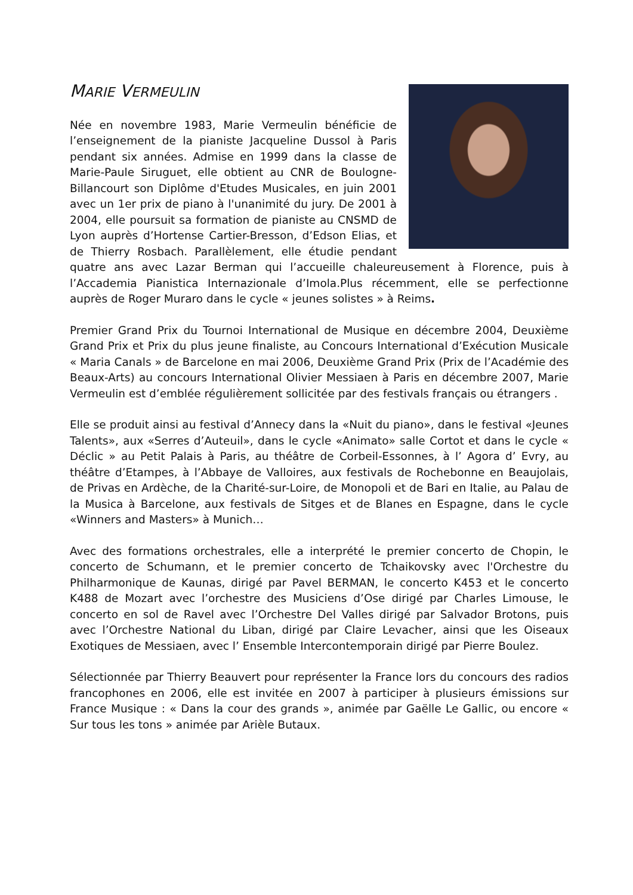MARIE VERMEULIN
Née en novembre 1983, Marie Vermeulin bénéficie de l’enseignement de la pianiste Jacqueline Dussol à Paris pendant six années. Admise en 1999 dans la classe de Marie-Paule Siruguet, elle obtient au CNR de Boulogne-Billancourt son Diplôme d'Etudes Musicales, en juin 2001 avec un 1er prix de piano à l'unanimité du jury. De 2001 à 2004, elle poursuit sa formation de pianiste au CNSMD de Lyon auprès d’Hortense Cartier-Bresson, d’Edson Elias, et de Thierry Rosbach. Parallèlement, elle étudie pendant quatre ans avec Lazar Berman qui l’accueille chaleureusement à Florence, puis à l’Accademia Pianistica Internazionale d’Imola.Plus récemment, elle se perfectionne auprès de Roger Muraro dans le cycle « jeunes solistes » à Reims.
Premier Grand Prix du Tournoi International de Musique en décembre 2004, Deuxième Grand Prix et Prix du plus jeune finaliste, au Concours International d’Exécution Musicale « Maria Canals » de Barcelone en mai 2006, Deuxième Grand Prix (Prix de l’Académie des Beaux-Arts) au concours International Olivier Messiaen à Paris en décembre 2007, Marie Vermeulin est d’emblée régulièrement sollicitée par des festivals français ou étrangers .
Elle se produit ainsi au festival d’Annecy dans la «Nuit du piano», dans le festival «Jeunes Talents», aux «Serres d’Auteuil», dans le cycle «Animato» salle Cortot et dans le cycle « Déclic » au Petit Palais à Paris, au théâtre de Corbeil-Essonnes, à l’ Agora d’ Evry, au théâtre d’Etampes, à l’Abbaye de Valloires, aux festivals de Rochebonne en Beaujolais, de Privas en Ardèche, de la Charité-sur-Loire, de Monopoli et de Bari en Italie, au Palau de la Musica à Barcelone, aux festivals de Sitges et de Blanes en Espagne, dans le cycle «Winners and Masters» à Munich…
Avec des formations orchestrales, elle a interprété le premier concerto de Chopin, le concerto de Schumann, et le premier concerto de Tchaikovsky avec l'Orchestre du Philharmonique de Kaunas, dirigé par Pavel BERMAN, le concerto K453 et le concerto K488 de Mozart avec l’orchestre des Musiciens d’Ose dirigé par Charles Limouse, le concerto en sol de Ravel avec l’Orchestre Del Valles dirigé par Salvador Brotons, puis avec l’Orchestre National du Liban, dirigé par Claire Levacher, ainsi que les Oiseaux Exotiques de Messiaen, avec l’ Ensemble Intercontemporain dirigé par Pierre Boulez.
Sélectionnée par Thierry Beauvert pour représenter la France lors du concours des radios francophones en 2006, elle est invitée en 2007 à participer à plusieurs émissions sur France Musique : « Dans la cour des grands », animée par Gaëlle Le Gallic, ou encore « Sur tous les tons » animée par Arièle Butaux.